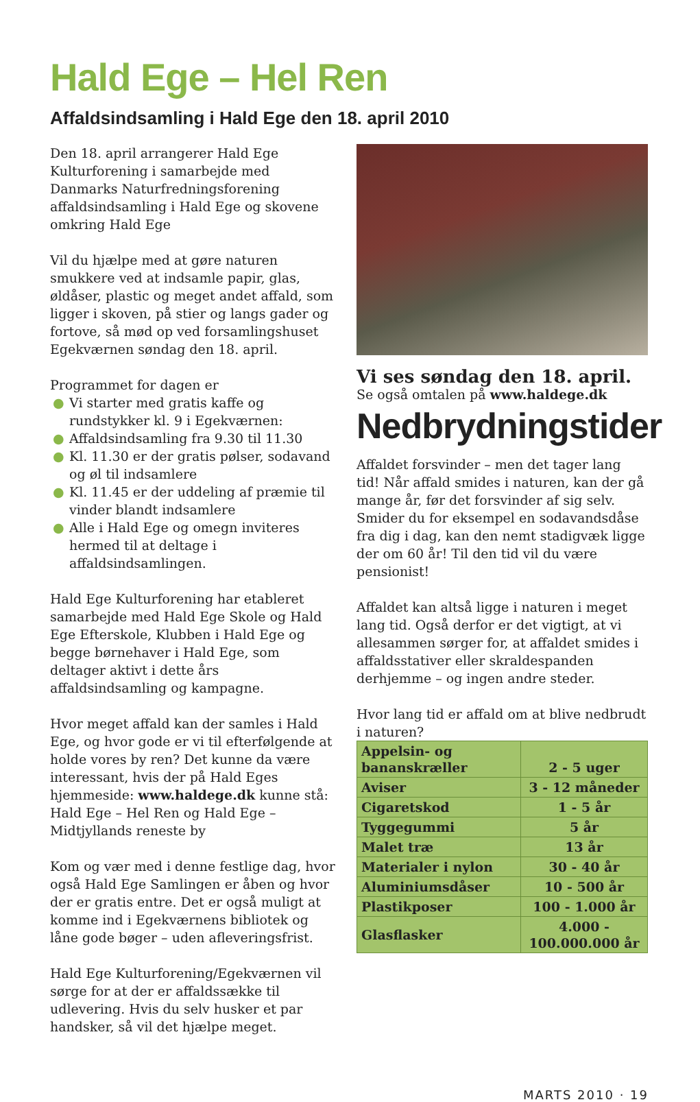Hald Ege – Hel Ren
Affaldsindsamling i Hald Ege den 18. april 2010
Den 18. april arrangerer Hald Ege Kulturforening i samarbejde med Danmarks Naturfredningsforening affaldsindsamling i Hald Ege og skovene omkring Hald Ege
Vil du hjælpe med at gøre naturen smukkere ved at indsamle papir, glas, øldåser, plastic og meget andet affald, som ligger i skoven, på stier og langs gader og fortove, så mød op ved forsamlingshuset Egekværnen søndag den 18. april.
Programmet for dagen er
● Vi starter med gratis kaffe og rundstykker kl. 9 i Egekværnen:
● Affaldsindsamling fra 9.30 til 11.30
● Kl. 11.30 er der gratis pølser, sodavand og øl til indsamlere
● Kl. 11.45 er der uddeling af præmie til vinder blandt indsamlere
● Alle i Hald Ege og omegn inviteres hermed til at deltage i affaldsindsamlingen.
Hald Ege Kulturforening har etableret samarbejde med Hald Ege Skole og Hald Ege Efterskole, Klubben i Hald Ege og begge børnehaver i Hald Ege, som deltager aktivt i dette års affaldsindsamling og kampagne.
Hvor meget affald kan der samles i Hald Ege, og hvor gode er vi til efterfølgende at holde vores by ren? Det kunne da være interessant, hvis der på Hald Eges hjemmeside: www.haldege.dk kunne stå: Hald Ege – Hel Ren og Hald Ege – Midtjyllands reneste by
Kom og vær med i denne festlige dag, hvor også Hald Ege Samlingen er åben og hvor der er gratis entre. Det er også muligt at komme ind i Egekværnens bibliotek og låne gode bøger – uden afleveringsfrist.
Hald Ege Kulturforening/Egekværnen vil sørge for at der er affaldssække til udlevering. Hvis du selv husker et par handsker, så vil det hjælpe meget.
Vi ses søndag den 18. april.
Se også omtalen på www.haldege.dk
Nedbrydningstider
Affaldet forsvinder – men det tager lang tid! Når affald smides i naturen, kan der gå mange år, før det forsvinder af sig selv. Smider du for eksempel en sodavandsdåse fra dig i dag, kan den nemt stadigvæk ligge der om 60 år! Til den tid vil du være pensionist!
Affaldet kan altså ligge i naturen i meget lang tid. Også derfor er det vigtigt, at vi allesammen sørger for, at affaldet smides i affaldsstativer eller skraldespanden derhjemme – og ingen andre steder.
Hvor lang tid er affald om at blive nedbrudt i naturen?
| Appelsin- og bananskræller | 2 - 5 uger |
| Aviser | 3 - 12 måneder |
| Cigaretskod | 1 - 5 år |
| Tyggegummi | 5 år |
| Malet træ | 13 år |
| Materialer i nylon | 30 - 40 år |
| Aluminiumsdåser | 10 - 500 år |
| Plastikposer | 100 - 1.000 år |
| Glasflasker | 4.000 - 100.000.000 år |
MARTS 2010 · 19